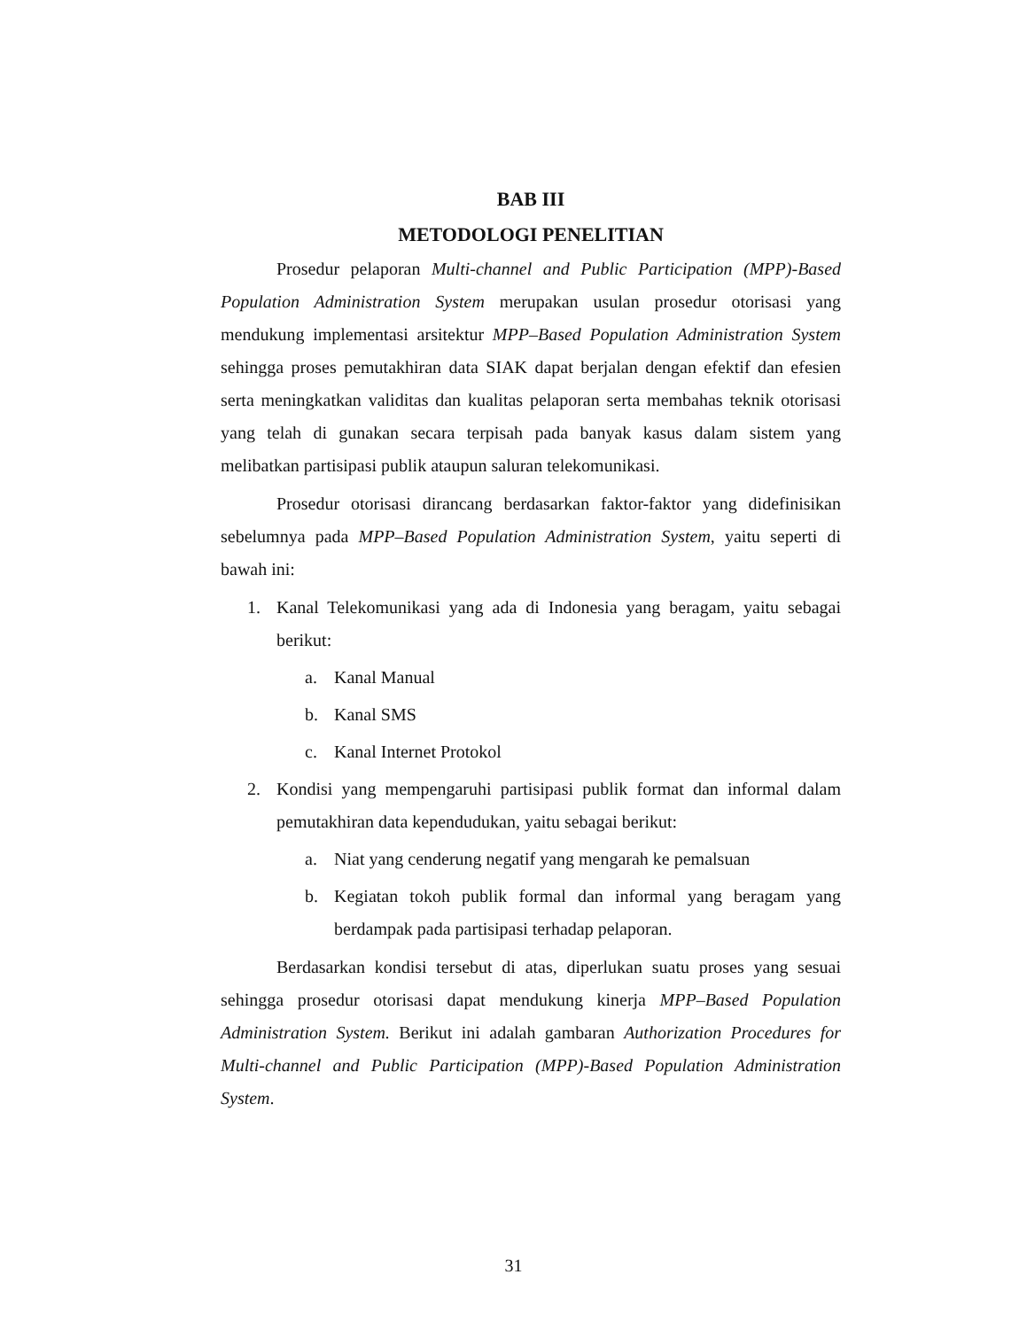BAB III
METODOLOGI PENELITIAN
Prosedur pelaporan Multi-channel and Public Participation (MPP)-Based Population Administration System merupakan usulan prosedur otorisasi yang mendukung implementasi arsitektur MPP–Based Population Administration System sehingga proses pemutakhiran data SIAK dapat berjalan dengan efektif dan efesien serta meningkatkan validitas dan kualitas pelaporan serta membahas teknik otorisasi yang telah di gunakan secara terpisah pada banyak kasus dalam sistem yang melibatkan partisipasi publik ataupun saluran telekomunikasi.
Prosedur otorisasi dirancang berdasarkan faktor-faktor yang didefinisikan sebelumnya pada MPP–Based Population Administration System, yaitu seperti di bawah ini:
1. Kanal Telekomunikasi yang ada di Indonesia yang beragam, yaitu sebagai berikut:
a. Kanal Manual
b. Kanal SMS
c. Kanal Internet Protokol
2. Kondisi yang mempengaruhi partisipasi publik format dan informal dalam pemutakhiran data kependudukan, yaitu sebagai berikut:
a. Niat yang cenderung negatif yang mengarah ke pemalsuan
b. Kegiatan tokoh publik formal dan informal yang beragam yang berdampak pada partisipasi terhadap pelaporan.
Berdasarkan kondisi tersebut di atas, diperlukan suatu proses yang sesuai sehingga prosedur otorisasi dapat mendukung kinerja MPP–Based Population Administration System. Berikut ini adalah gambaran Authorization Procedures for Multi-channel and Public Participation (MPP)-Based Population Administration System.
31